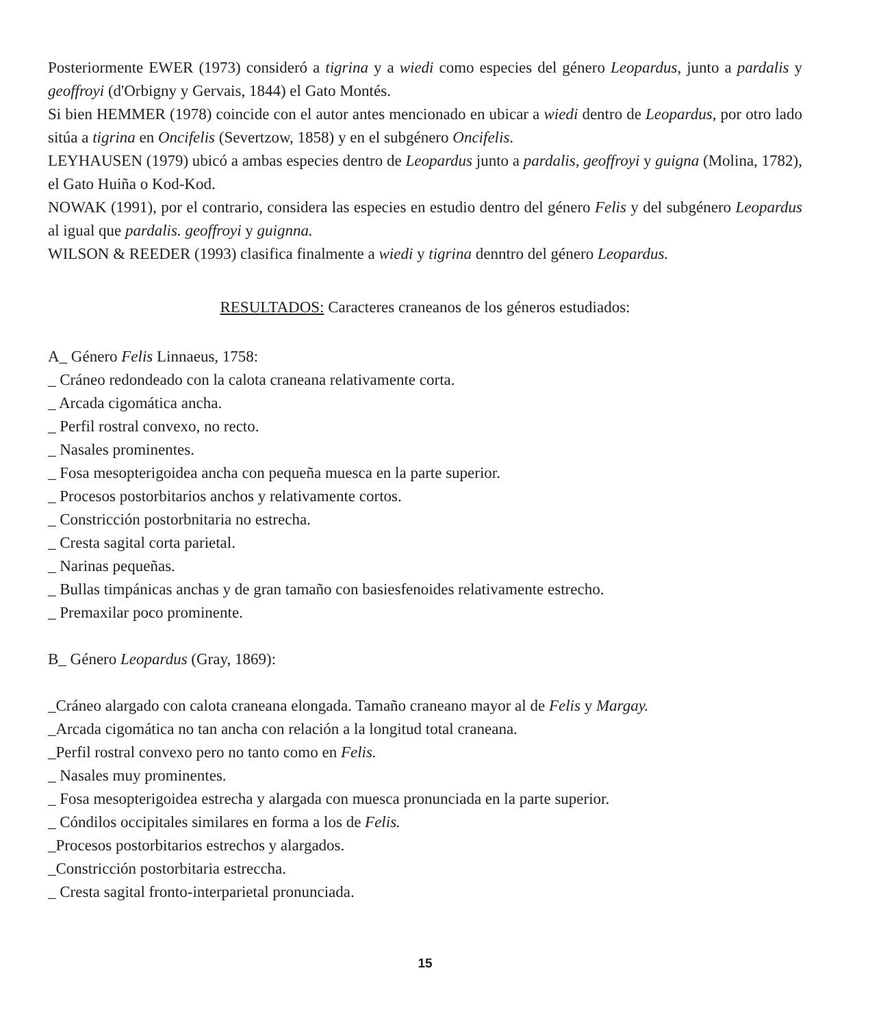Posteriormente EWER (1973) consideró a tigrina y a wiedi como especies del género Leopardus, junto a pardalis y geoffroyi (d'Orbigny y Gervais, 1844) el Gato Montés.
Si bien HEMMER (1978) coincide con el autor antes mencionado en ubicar a wiedi dentro de Leopardus, por otro lado sitúa a tigrina en Oncifelis (Severtzow, 1858) y en el subgénero Oncifelis.
LEYHAUSEN (1979) ubicó a ambas especies dentro de Leopardus junto a pardalis, geoffroyi y guigna (Molina, 1782), el Gato Huiña o Kod-Kod.
NOWAK (1991), por el contrario, considera las especies en estudio dentro del género Felis y del subgénero Leopardus al igual que pardalis. geoffroyi y guignna.
WILSON & REEDER (1993) clasifica finalmente a wiedi y tigrina denntro del género Leopardus.
RESULTADOS: Caracteres craneanos de los géneros estudiados:
A_ Género Felis Linnaeus, 1758:
_ Cráneo redondeado con la calota craneana relativamente corta.
_ Arcada cigomática ancha.
_ Perfil rostral convexo, no recto.
_ Nasales prominentes.
_ Fosa mesopterigoidea ancha con pequeña muesca en la parte superior.
_ Procesos postorbitarios anchos y relativamente cortos.
_ Constricción postorbnitaria no estrecha.
_ Cresta sagital corta parietal.
_ Narinas pequeñas.
_ Bullas timpánicas anchas y de gran tamaño con basiesfenoides relativamente estrecho.
_ Premaxilar poco prominente.
B_ Género Leopardus (Gray, 1869):
_Cráneo alargado con calota craneana elongada. Tamaño craneano mayor al de Felis y Margay.
_Arcada cigomática no tan ancha con relación a la longitud total craneana.
_Perfil rostral convexo pero no tanto como en Felis.
_ Nasales muy prominentes.
_ Fosa mesopterigoidea estrecha y alargada con muesca pronunciada en la parte superior.
_ Cóndilos occipitales similares en forma a los de Felis.
_Procesos postorbitarios estrechos y alargados.
_Constricción postorbitaria estreccha.
_ Cresta sagital fronto-interparietal pronunciada.
15